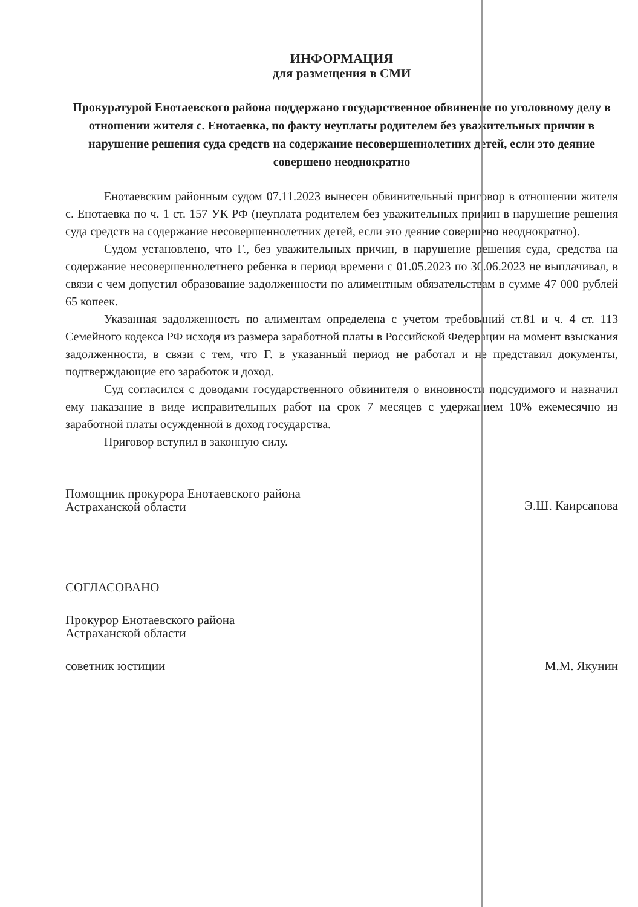ИНФОРМАЦИЯ
для размещения в СМИ
Прокуратурой Енотаевского района поддержано государственное обвинение по уголовному делу в отношении жителя с. Енотаевка, по факту неуплаты родителем без уважительных причин в нарушение решения суда средств на содержание несовершеннолетних детей, если это деяние совершено неоднократно
Енотаевским районным судом 07.11.2023 вынесен обвинительный приговор в отношении жителя с. Енотаевка по ч. 1 ст. 157 УК РФ (неуплата родителем без уважительных причин в нарушение решения суда средств на содержание несовершеннолетних детей, если это деяние совершено неоднократно).
Судом установлено, что Г., без уважительных причин, в нарушение решения суда, средства на содержание несовершеннолетнего ребенка в период времени с 01.05.2023 по 30.06.2023 не выплачивал, в связи с чем допустил образование задолженности по алиментным обязательствам в сумме 47 000 рублей 65 копеек.
Указанная задолженность по алиментам определена с учетом требований ст.81 и ч. 4 ст. 113 Семейного кодекса РФ исходя из размера заработной платы в Российской Федерации на момент взыскания задолженности, в связи с тем, что Г. в указанный период не работал и не представил документы, подтверждающие его заработок и доход.
Суд согласился с доводами государственного обвинителя о виновности подсудимого и назначил ему наказание в виде исправительных работ на срок 7 месяцев с удержанием 10% ежемесячно из заработной платы осужденной в доход государства.
Приговор вступил в законную силу.
Помощник прокурора Енотаевского района
Астраханской области
Э.Ш. Каирсапова
СОГЛАСОВАНО
Прокурор Енотаевского района
Астраханской области
советник юстиции М.М. Якунин